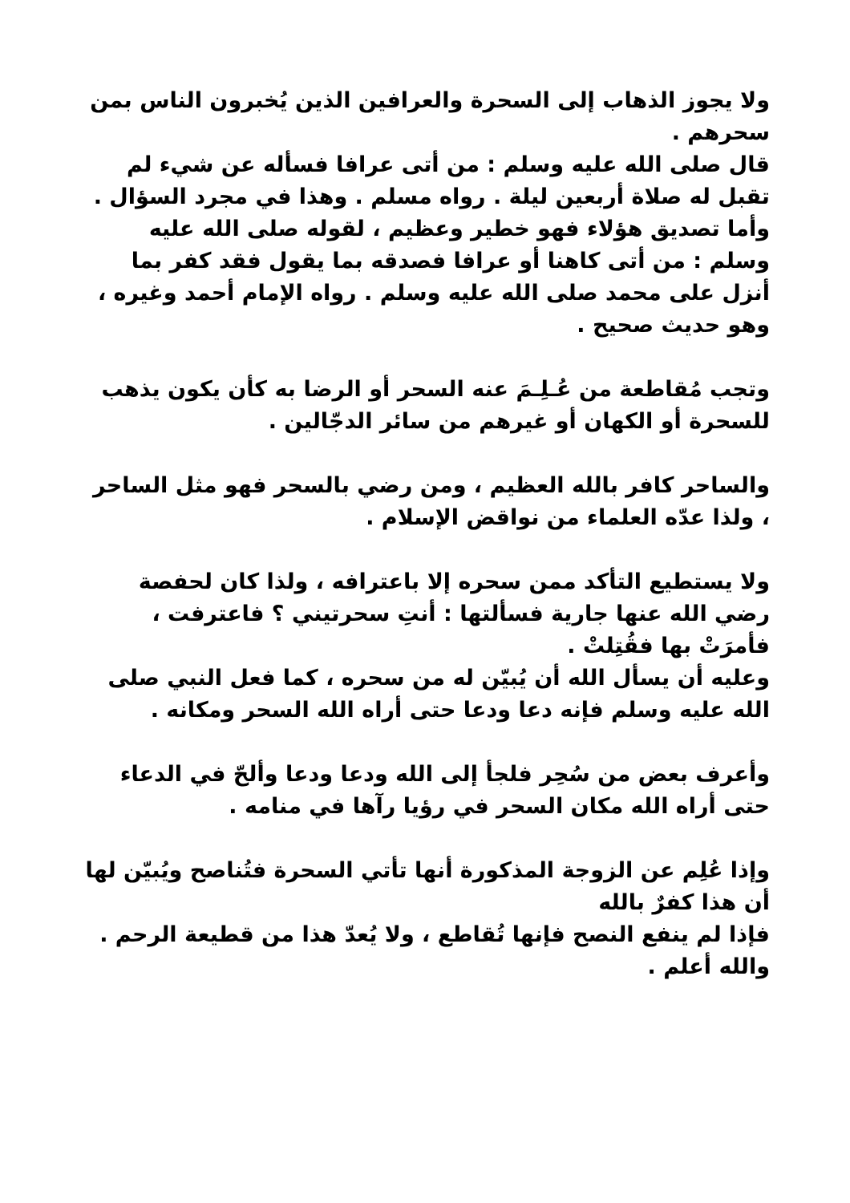ولا يجوز الذهاب إلى السحرة والعرافين الذين يُخبرون الناس بمن سحرهم .
قال صلى الله عليه وسلم : من أتى عرافا فسأله عن شيء لم تقبل له صلاة أربعين ليلة . رواه مسلم . وهذا في مجرد السؤال .
وأما تصديق هؤلاء فهو خطير وعظيم ، لقوله صلى الله عليه وسلم : من أتى كاهنا أو عرافا فصدقه بما يقول فقد كفر بما أنزل على محمد صلى الله عليه وسلم . رواه الإمام أحمد وغيره ، وهو حديث صحيح .
وتجب مُقاطعة من عُـلِـمَ عنه السحر أو الرضا به كأن يكون يذهب للسحرة أو الكهان أو غيرهم من سائر الدجّالين .
والساحر كافر بالله العظيم ، ومن رضي بالسحر فهو مثل الساحر ، ولذا عدّه العلماء من نواقض الإسلام .
ولا يستطيع التأكد ممن سحره إلا باعترافه ، ولذا كان لحفصة رضي الله عنها جارية فسألتها : أنتِ سحرتيني ؟ فاعترفت ، فأمرَتْ بها فقُتِلتْ .
وعليه أن يسأل الله أن يُبيّن له من سحره ، كما فعل النبي صلى الله عليه وسلم فإنه دعا ودعا حتى أراه الله السحر ومكانه .
وأعرف بعض من سُحِر فلجأ إلى الله ودعا ودعا وألحّ في الدعاء حتى أراه الله مكان السحر في رؤيا رآها في منامه .
وإذا عُلِم عن الزوجة المذكورة أنها تأتي السحرة فتُناصح ويُبيّن لها أن هذا كفرٌ بالله
فإذا لم ينفع النصح فإنها تُقاطع ، ولا يُعدّ هذا من قطيعة الرحم .
والله أعلم .